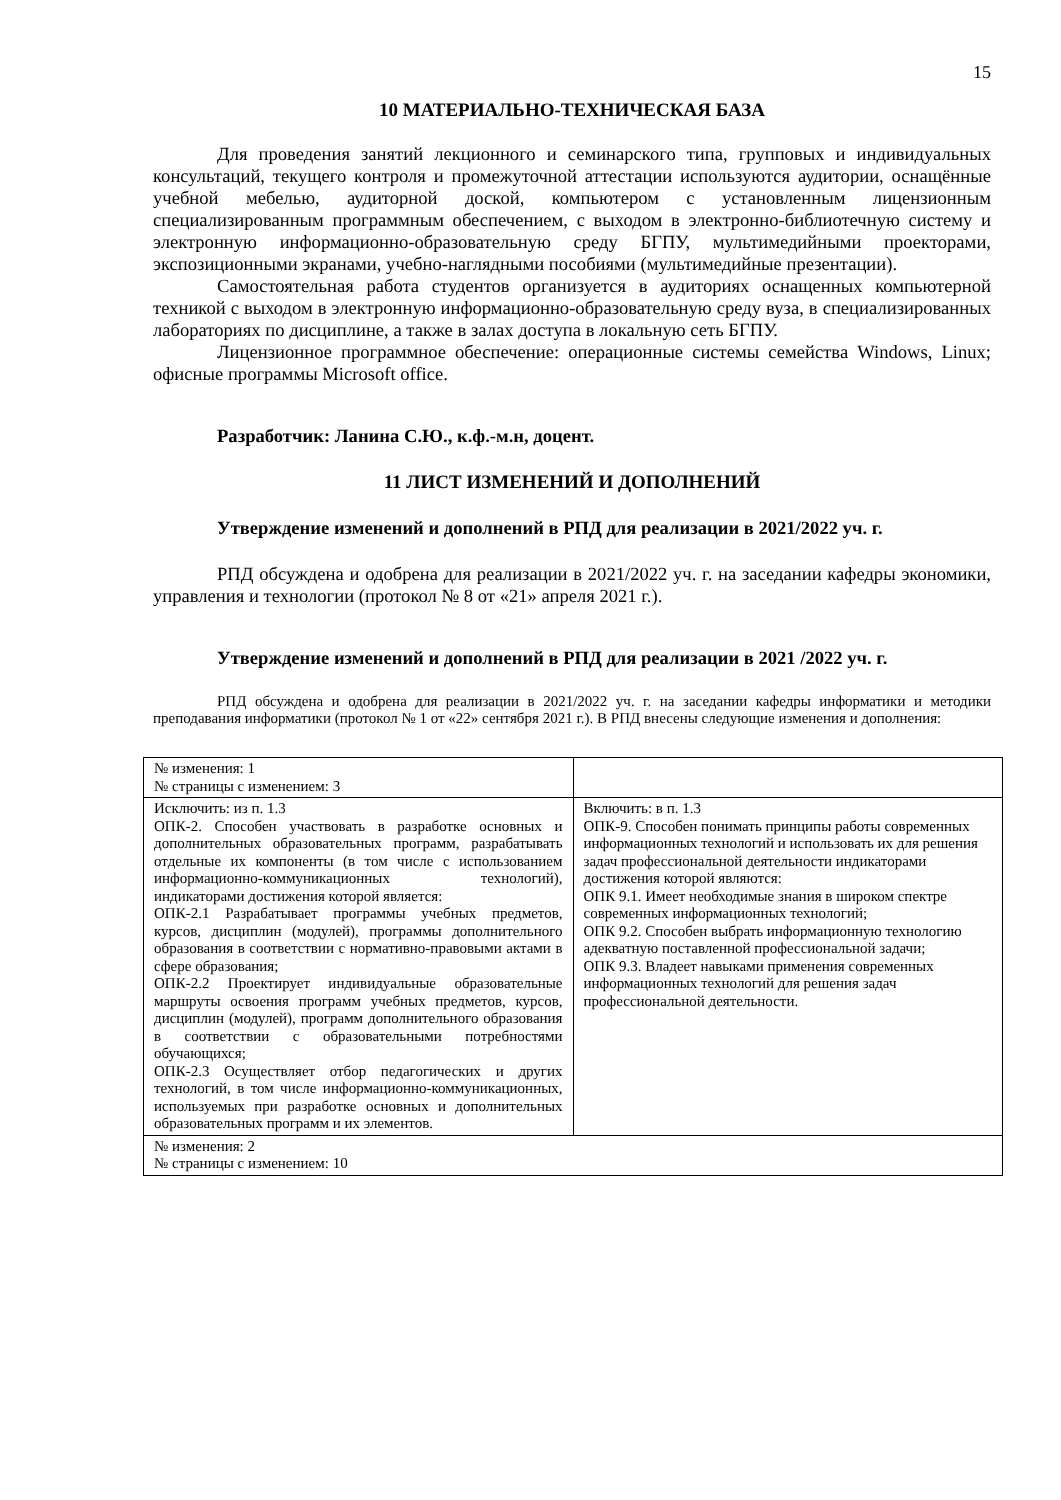15
10 МАТЕРИАЛЬНО-ТЕХНИЧЕСКАЯ БАЗА
Для проведения занятий лекционного и семинарского типа, групповых и индивидуальных консультаций, текущего контроля и промежуточной аттестации используются аудитории, оснащённые учебной мебелью, аудиторной доской, компьютером с установленным лицензионным специализированным программным обеспечением, с выходом в электронно-библиотечную систему и электронную информационно-образовательную среду БГПУ, мультимедийными проекторами, экспозиционными экранами, учебно-наглядными пособиями (мультимедийные презентации).
Самостоятельная работа студентов организуется в аудиториях оснащенных компьютерной техникой с выходом в электронную информационно-образовательную среду вуза, в специализированных лабораториях по дисциплине, а также в залах доступа в локальную сеть БГПУ.
Лицензионное программное обеспечение: операционные системы семейства Windows, Linux; офисные программы Microsoft office.
Разработчик: Ланина С.Ю., к.ф.-м.н, доцент.
11 ЛИСТ ИЗМЕНЕНИЙ И ДОПОЛНЕНИЙ
Утверждение изменений и дополнений в РПД для реализации в 2021/2022 уч. г.
РПД обсуждена и одобрена для реализации в 2021/2022 уч. г. на заседании кафедры экономики, управления и технологии (протокол № 8 от «21» апреля 2021 г.).
Утверждение изменений и дополнений в РПД для реализации в 2021 /2022 уч. г.
РПД обсуждена и одобрена для реализации в 2021/2022 уч. г. на заседании кафедры информатики и методики преподавания информатики (протокол № 1 от «22» сентября 2021 г.). В РПД внесены следующие изменения и дополнения:
| № изменения: 1 № страницы с изменением: 3 | |
| Исключить: из п. 1.3 ОПК-2. Способен участвовать в разработке основных и дополнительных образовательных программ, разрабатывать отдельные их компоненты (в том числе с использованием информационно-коммуникационных технологий), индикаторами достижения которой является: ОПК-2.1 Разрабатывает программы учебных предметов, курсов, дисциплин (модулей), программы дополнительного образования в соответствии с нормативно-правовыми актами в сфере образования; ОПК-2.2 Проектирует индивидуальные образовательные маршруты освоения программ учебных предметов, курсов, дисциплин (модулей), программ дополнительного образования в соответствии с образовательными потребностями обучающихся; ОПК-2.3 Осуществляет отбор педагогических и других технологий, в том числе информационно-коммуникационных, используемых при разработке основных и дополнительных образовательных программ и их элементов. | Включить: в п. 1.3 ОПК-9. Способен понимать принципы работы современных информационных технологий и использовать их для решения задач профессиональной деятельности индикаторами достижения которой являются: ОПК 9.1. Имеет необходимые знания в широком спектре современных информационных технологий; ОПК 9.2. Способен выбрать информационную технологию адекватную поставленной профессиональной задачи; ОПК 9.3. Владеет навыками применения современных информационных технологий для решения задач профессиональной деятельности. |
| № изменения: 2 № страницы с изменением: 10 | |